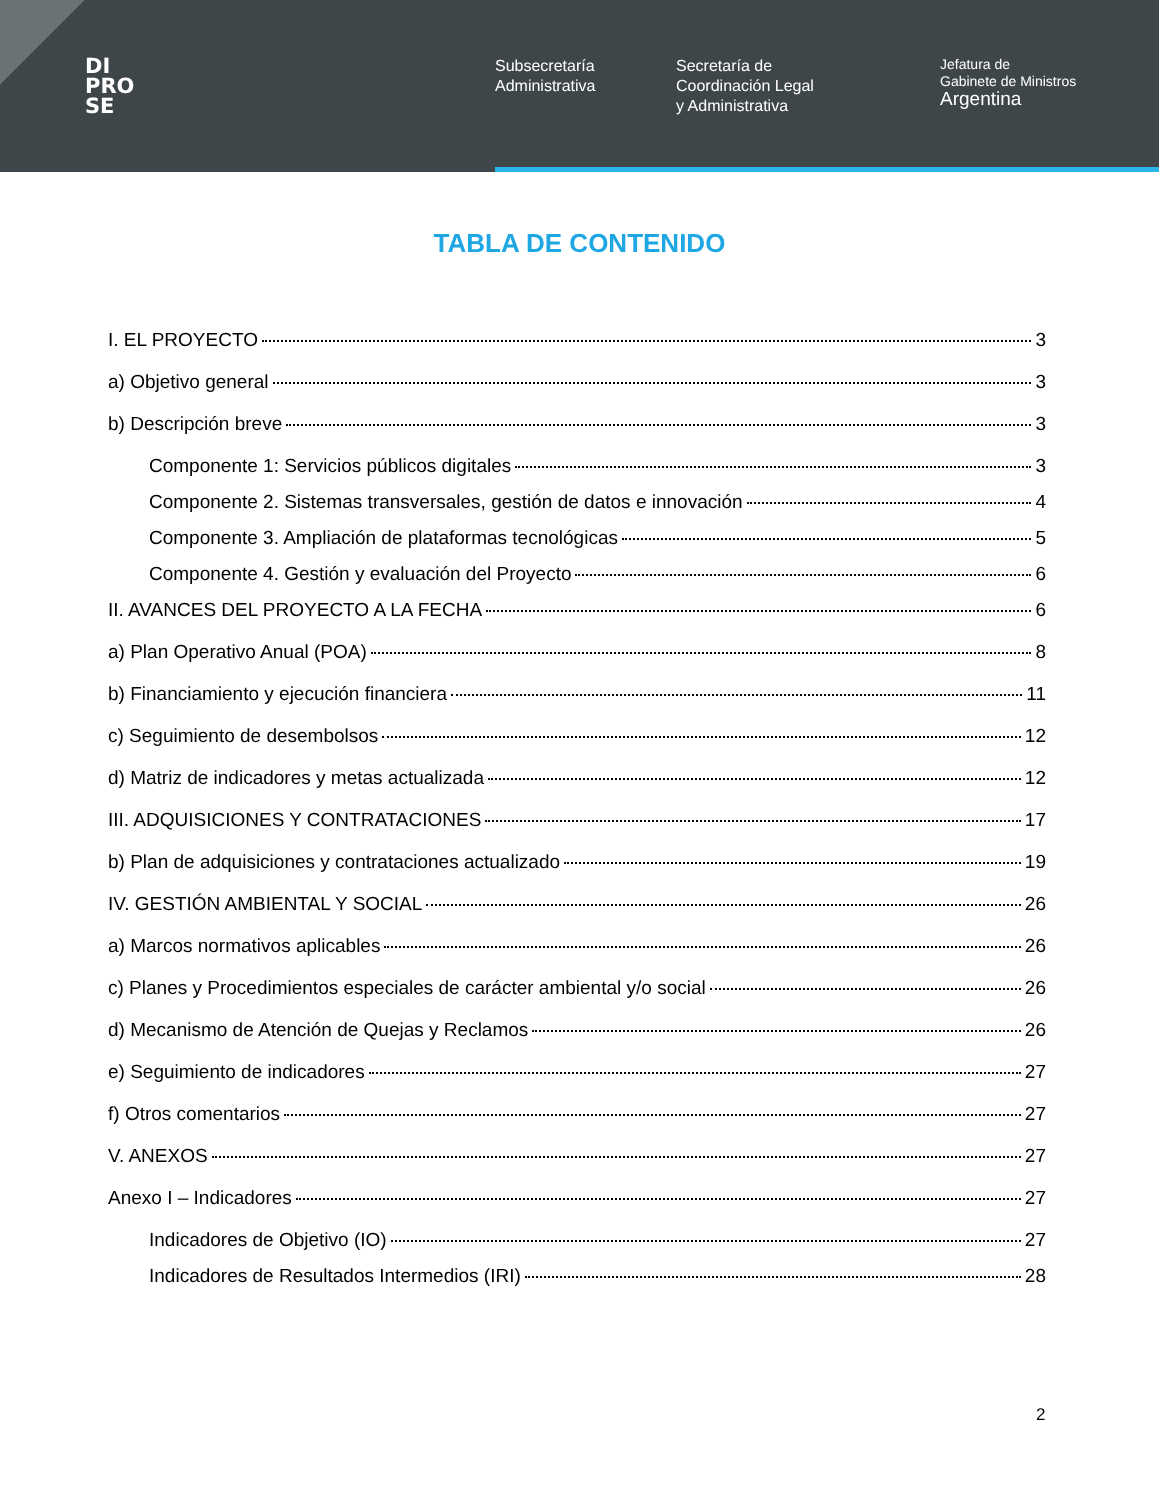DI
PRO
SE
Subsecretaría
Administrativa
Secretaría de
Coordinación Legal
y Administrativa
Jefatura de
Gabinete de Ministros
Argentina
TABLA DE CONTENIDO
I. EL PROYECTO 3
a) Objetivo general 3
b) Descripción breve 3
Componente 1: Servicios públicos digitales 3
Componente 2. Sistemas transversales, gestión de datos e innovación 4
Componente 3. Ampliación de plataformas tecnológicas 5
Componente 4. Gestión y evaluación del Proyecto 6
II. AVANCES DEL PROYECTO A LA FECHA 6
a) Plan Operativo Anual (POA) 8
b) Financiamiento y ejecución financiera 11
c) Seguimiento de desembolsos 12
d) Matriz de indicadores y metas actualizada 12
III. ADQUISICIONES Y CONTRATACIONES 17
b) Plan de adquisiciones y contrataciones actualizado 19
IV. GESTIÓN AMBIENTAL Y SOCIAL 26
a) Marcos normativos aplicables 26
c) Planes y Procedimientos especiales de carácter ambiental y/o social 26
d) Mecanismo de Atención de Quejas y Reclamos 26
e) Seguimiento de indicadores 27
f) Otros comentarios 27
V. ANEXOS 27
Anexo I – Indicadores 27
Indicadores de Objetivo (IO) 27
Indicadores de Resultados Intermedios (IRI) 28
2